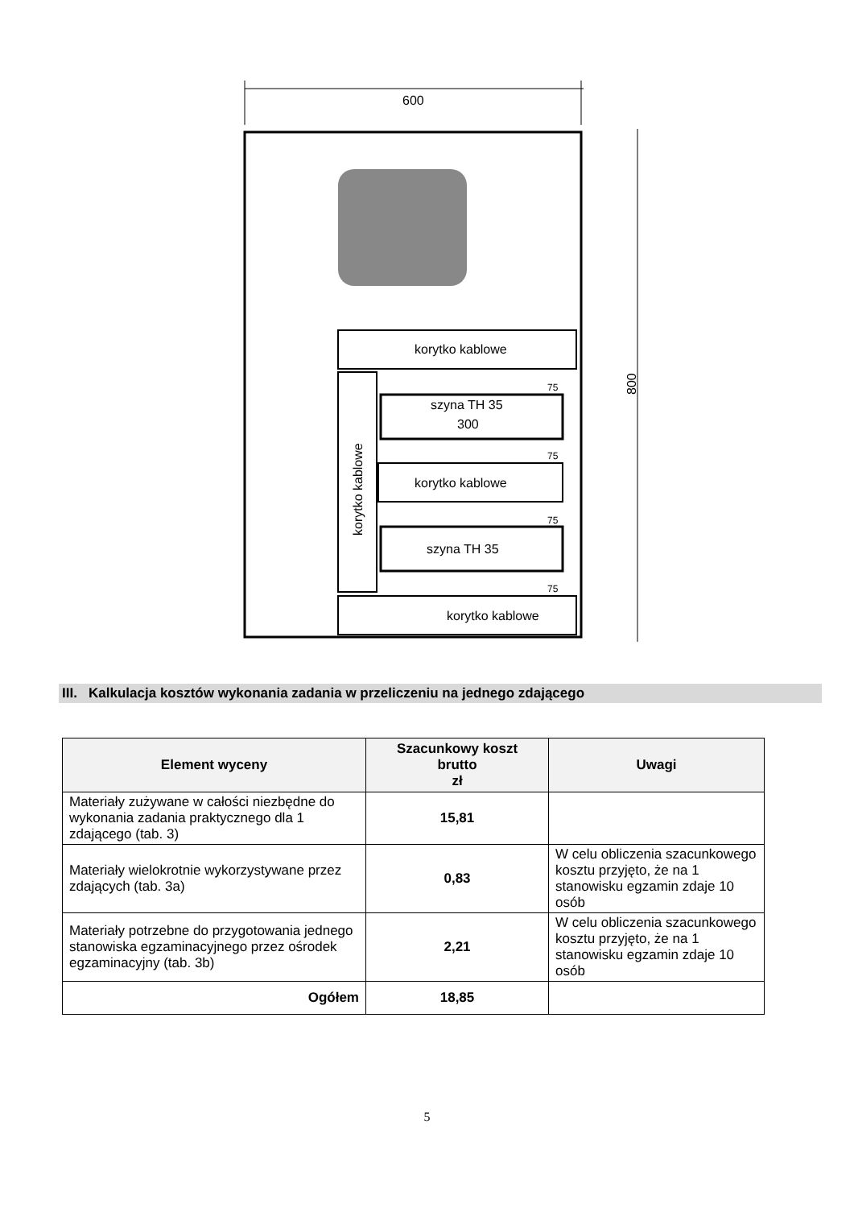600
800
korytko kablowe
korytko kablowe
szyna TH 35
300
korytko kablowe
szyna TH 35
korytko kablowe
75
75
75
75
III. Kalkulacja kosztów wykonania zadania w przeliczeniu na jednego zdającego
| Element wyceny | Szacunkowy koszt brutto zł | Uwagi |
| --- | --- | --- |
| Materiały zużywane w całości niezbędne do wykonania zadania praktycznego dla 1 zdającego (tab. 3) | 15,81 | |
| Materiały wielokrotnie wykorzystywane przez zdających (tab. 3a) | 0,83 | W celu obliczenia szacunkowego kosztu przyjęto, że na 1 stanowisku egzamin zdaje 10 osób |
| Materiały potrzebne do przygotowania jednego stanowiska egzaminacyjnego przez ośrodek egzaminacyjny (tab. 3b) | 2,21 | W celu obliczenia szacunkowego kosztu przyjęto, że na 1 stanowisku egzamin zdaje 10 osób |
| Ogółem | 18,85 | |
5